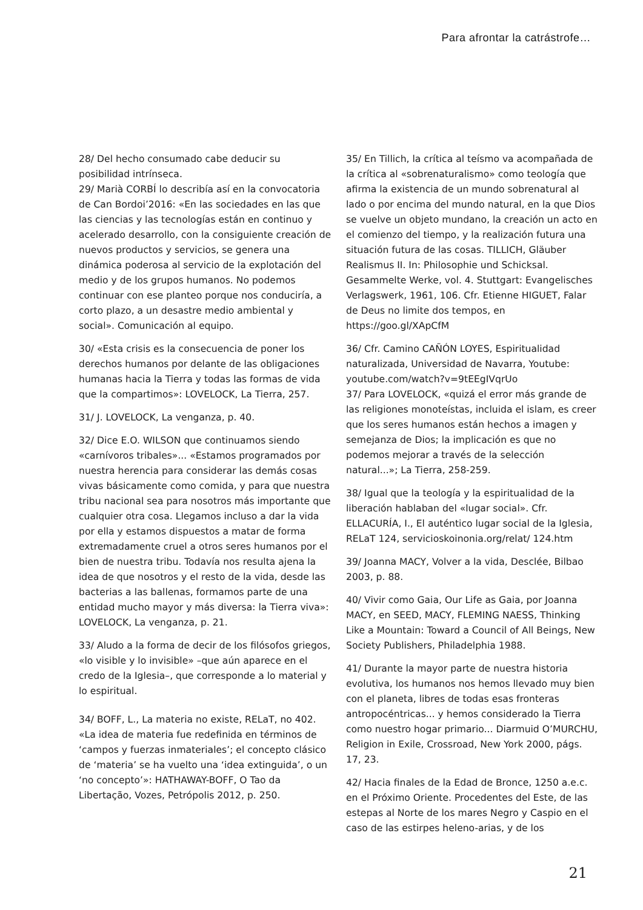Para afrontar la catrástrofe…
28/ Del hecho consumado cabe deducir su posibilidad intrínseca.
29/ Marià CORBÍ lo describía así en la convocatoria de Can Bordoi’2016: «En las sociedades en las que las ciencias y las tecnologías están en continuo y acelerado desarrollo, con la consiguiente creación de nuevos productos y servicios, se genera una dinámica poderosa al servicio de la explotación del medio y de los grupos humanos. No podemos continuar con ese planteo porque nos conduciría, a corto plazo, a un desastre medio ambiental y social». Comunicación al equipo.
30/ «Esta crisis es la consecuencia de poner los derechos humanos por delante de las obligaciones humanas hacia la Tierra y todas las formas de vida que la compartimos»: LOVELOCK, La Tierra, 257.
31/ J. LOVELOCK, La venganza, p. 40.
32/ Dice E.O. WILSON que continuamos siendo «carnívoros tribales»... «Estamos programados por nuestra herencia para considerar las demás cosas vivas básicamente como comida, y para que nuestra tribu nacional sea para nosotros más importante que cualquier otra cosa. Llegamos incluso a dar la vida por ella y estamos dispuestos a matar de forma extremadamente cruel a otros seres humanos por el bien de nuestra tribu. Todavía nos resulta ajena la idea de que nosotros y el resto de la vida, desde las bacterias a las ballenas, formamos parte de una entidad mucho mayor y más diversa: la Tierra viva»: LOVELOCK, La venganza, p. 21.
33/ Aludo a la forma de decir de los filósofos griegos, «lo visible y lo invisible» –que aún aparece en el credo de la Iglesia–, que corresponde a lo material y lo espiritual.
34/ BOFF, L., La materia no existe, RELaT, no 402. «La idea de materia fue redefinida en términos de ‘campos y fuerzas inmateriales’; el concepto clásico de ‘materia’ se ha vuelto una ‘idea extinguida’, o un ‘no concepto’»: HATHAWAY-BOFF, O Tao da Libertação, Vozes, Petrópolis 2012, p. 250.
35/ En Tillich, la crítica al teísmo va acompañada de la crítica al «sobrenaturalismo» como teología que afirma la existencia de un mundo sobrenatural al lado o por encima del mundo natural, en la que Dios se vuelve un objeto mundano, la creación un acto en el comienzo del tiempo, y la realización futura una situación futura de las cosas. TILLICH, Gläuber Realismus II. In: Philosophie und Schicksal. Gesammelte Werke, vol. 4. Stuttgart: Evangelisches Verlagswerk, 1961, 106. Cfr. Etienne HIGUET, Falar de Deus no limite dos tempos, en https://goo.gl/XApCfM
36/ Cfr. Camino CAÑÓN LOYES, Espiritualidad naturalizada, Universidad de Navarra, Youtube: youtube.com/watch?v=9tEEgIVqrUo
37/ Para LOVELOCK, «quizá el error más grande de las religiones monoteístas, incluida el islam, es creer que los seres humanos están hechos a imagen y semejanza de Dios; la implicación es que no podemos mejorar a través de la selección natural...»; La Tierra, 258-259.
38/ Igual que la teología y la espiritualidad de la liberación hablaban del «lugar social». Cfr. ELLACURÍA, I., El auténtico lugar social de la Iglesia, RELaT 124, servicioskoinonia.org/relat/ 124.htm
39/ Joanna MACY, Volver a la vida, Desclée, Bilbao 2003, p. 88.
40/ Vivir como Gaia, Our Life as Gaia, por Joanna MACY, en SEED, MACY, FLEMING NAESS, Thinking Like a Mountain: Toward a Council of All Beings, New Society Publishers, Philadelphia 1988.
41/ Durante la mayor parte de nuestra historia evolutiva, los humanos nos hemos llevado muy bien con el planeta, libres de todas esas fronteras antropocéntricas... y hemos considerado la Tierra como nuestro hogar primario... Diarmuid O’MURCHU, Religion in Exile, Crossroad, New York 2000, págs. 17, 23.
42/ Hacia finales de la Edad de Bronce, 1250 a.e.c. en el Próximo Oriente. Procedentes del Este, de las estepas al Norte de los mares Negro y Caspio en el caso de las estirpes heleno-arias, y de los
21